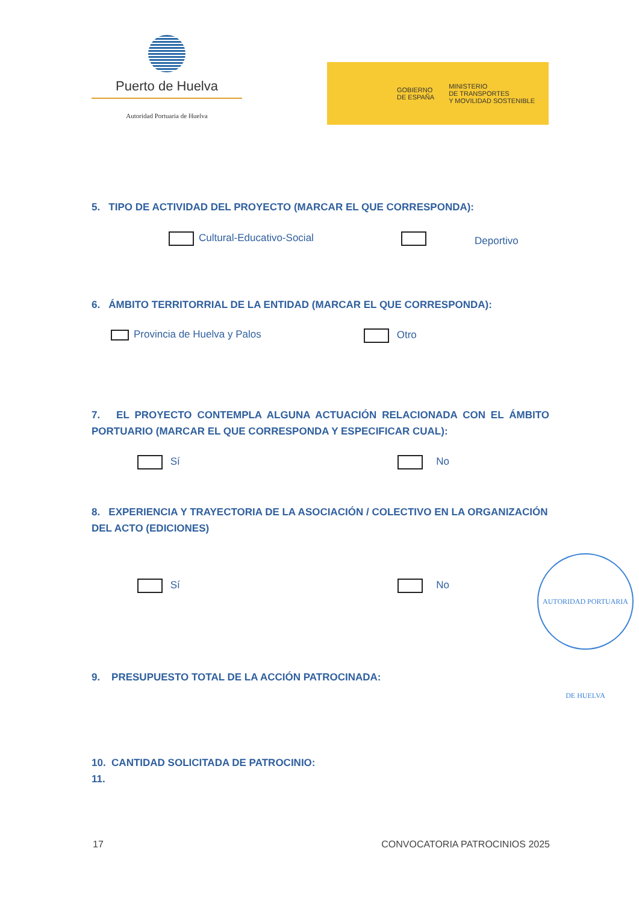Puerto de Huelva
Autoridad Portuaria de Huelva
GOBIERNO
DE ESPAÑA
MINISTERIO
DE TRANSPORTES
Y MOVILIDAD SOSTENIBLE
5. TIPO DE ACTIVIDAD DEL PROYECTO (MARCAR EL QUE CORRESPONDA):
Cultural-Educativo-Social Deportivo
6. ÁMBITO TERRITORRIAL DE LA ENTIDAD (MARCAR EL QUE CORRESPONDA):
Provincia de Huelva y Palos Otro
7. EL PROYECTO CONTEMPLA ALGUNA ACTUACIÓN RELACIONADA CON EL ÁMBITO PORTUARIO (MARCAR EL QUE CORRESPONDA Y ESPECIFICAR CUAL):
Sí No
8. EXPERIENCIA Y TRAYECTORIA DE LA ASOCIACIÓN / COLECTIVO EN LA ORGANIZACIÓN DEL ACTO (EDICIONES)
Sí No
AUTORIDAD PORTUARIA DE HUELVA
9. PRESUPUESTO TOTAL DE LA ACCIÓN PATROCINADA:
10. CANTIDAD SOLICITADA DE PATROCINIO:
11.
17 CONVOCATORIA PATROCINIOS 2025